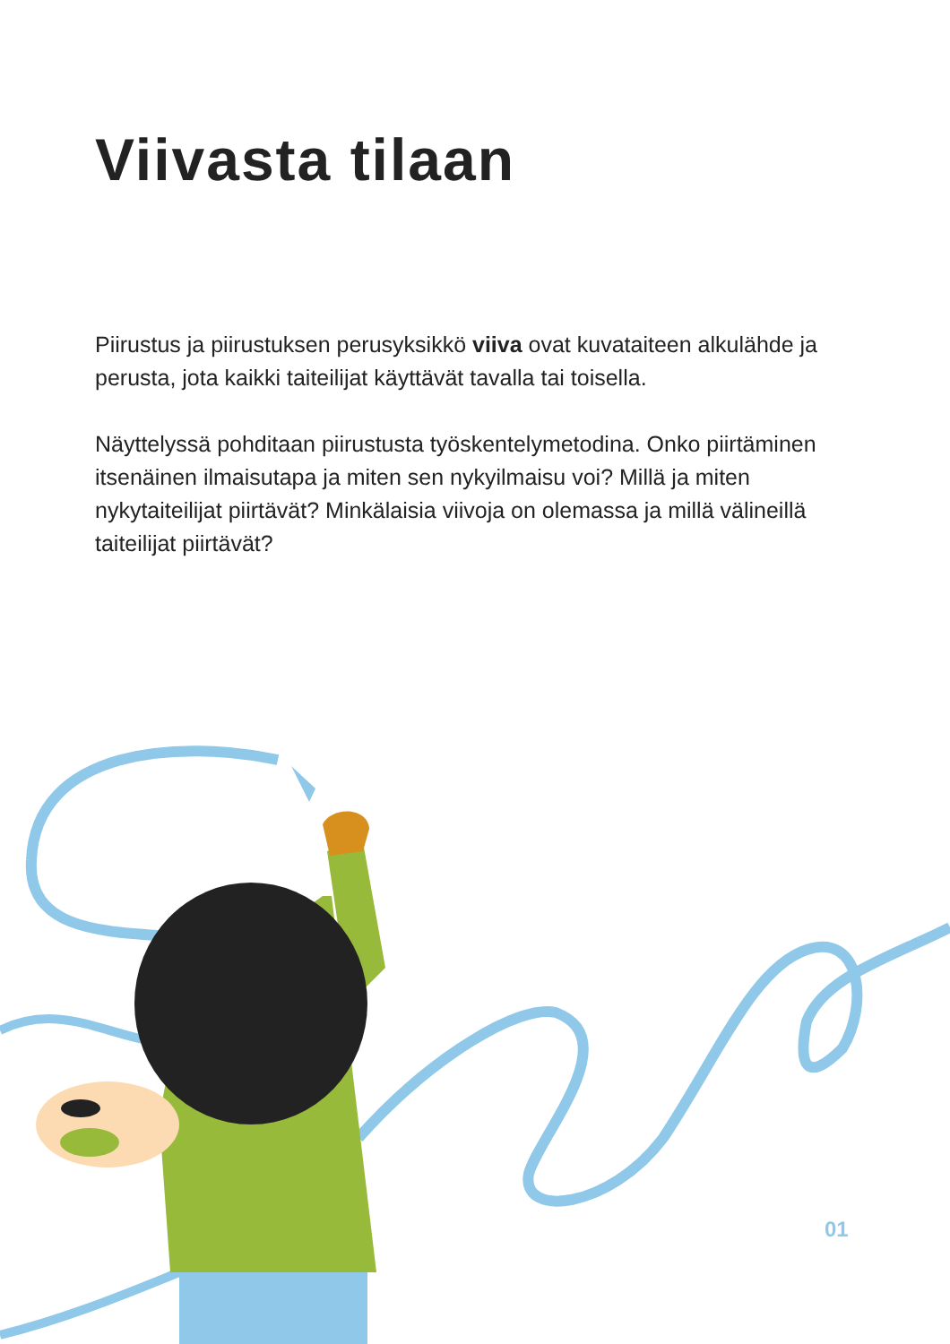Viivasta tilaan
Piirustus ja piirustuksen perusyksikkö viiva ovat kuvataiteen alkulähde ja perusta, jota kaikki taiteilijat käyttävät tavalla tai toisella.
Näyttelyssä pohditaan piirustusta työskentelymetodina. Onko piirtäminen itsenäinen ilmaisutapa ja miten sen nykyilmaisu voi? Millä ja miten nykytaiteilijat piirtävät? Minkälaisia viivoja on olemassa ja millä välineillä taiteilijat piirtävät?
01